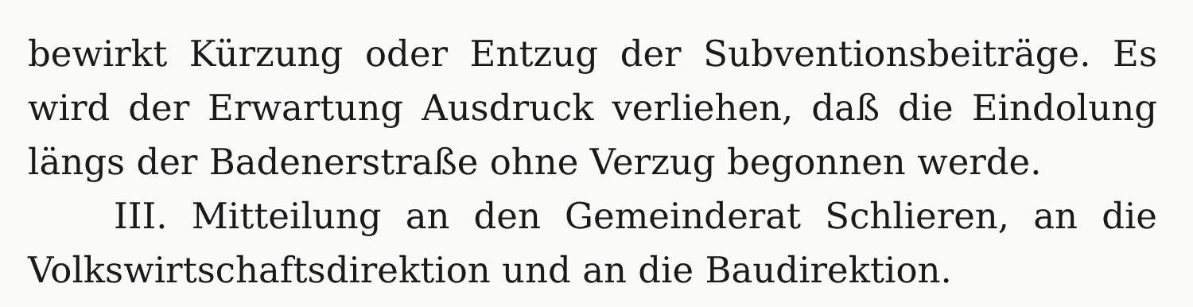bewirkt Kürzung oder Entzug der Subventionsbeiträge. Es wird der Erwartung Ausdruck verliehen, daß die Eindolung längs der Badenerstraße ohne Verzug begonnen werde.
III. Mitteilung an den Gemeinderat Schlieren, an die Volkswirtschaftsdirektion und an die Baudirektion.